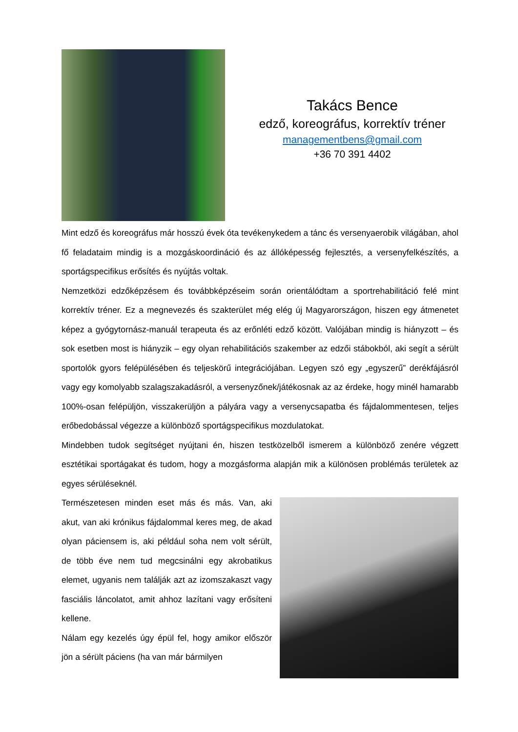Takács Bence
edző, koreográfus, korrektív tréner
managementbens@gmail.com
+36 70 391 4402
Mint edző és koreográfus már hosszú évek óta tevékenykedem a tánc és versenyaerobik világában, ahol fő feladataim mindig is a mozgáskoordináció és az állóképesség fejlesztés, a versenyfelkészítés, a sportágspecifikus erősítés és nyújtás voltak.
Nemzetközi edzőképzésem és továbbképzéseim során orientálódtam a sportrehabilitáció felé mint korrektív tréner. Ez a megnevezés és szakterület még elég új Magyarországon, hiszen egy átmenetet képez a gyógytornász-manuál terapeuta és az erőnléti edző között. Valójában mindig is hiányzott – és sok esetben most is hiányzik – egy olyan rehabilitációs szakember az edzői stábokból, aki segít a sérült sportolók gyors felépülésében és teljeskörű integrációjában. Legyen szó egy „egyszerű” derékfájásról vagy egy komolyabb szalagszakadásról, a versenyzőnek/játékosnak az az érdeke, hogy minél hamarabb 100%-osan felépüljön, visszakerüljön a pályára vagy a versenycsapatba és fájdalommentesen, teljes erőbedobással végezze a különböző sportágspecifikus mozdulatokat.
Mindebben tudok segítséget nyújtani én, hiszen testközelből ismerem a különböző zenére végzett esztétikai sportágakat és tudom, hogy a mozgásforma alapján mik a különösen problémás területek az egyes sérüléseknél.
Természetesen minden eset más és más. Van, aki akut, van aki krónikus fájdalommal keres meg, de akad olyan páciensem is, aki például soha nem volt sérült, de több éve nem tud megcsinálni egy akrobatikus elemet, ugyanis nem találják azt az izomszakaszt vagy fasciális láncolatot, amit ahhoz lazítani vagy erősíteni kellene.
Nálam egy kezelés úgy épül fel, hogy amikor először jön a sérült páciens (ha van már bármilyen